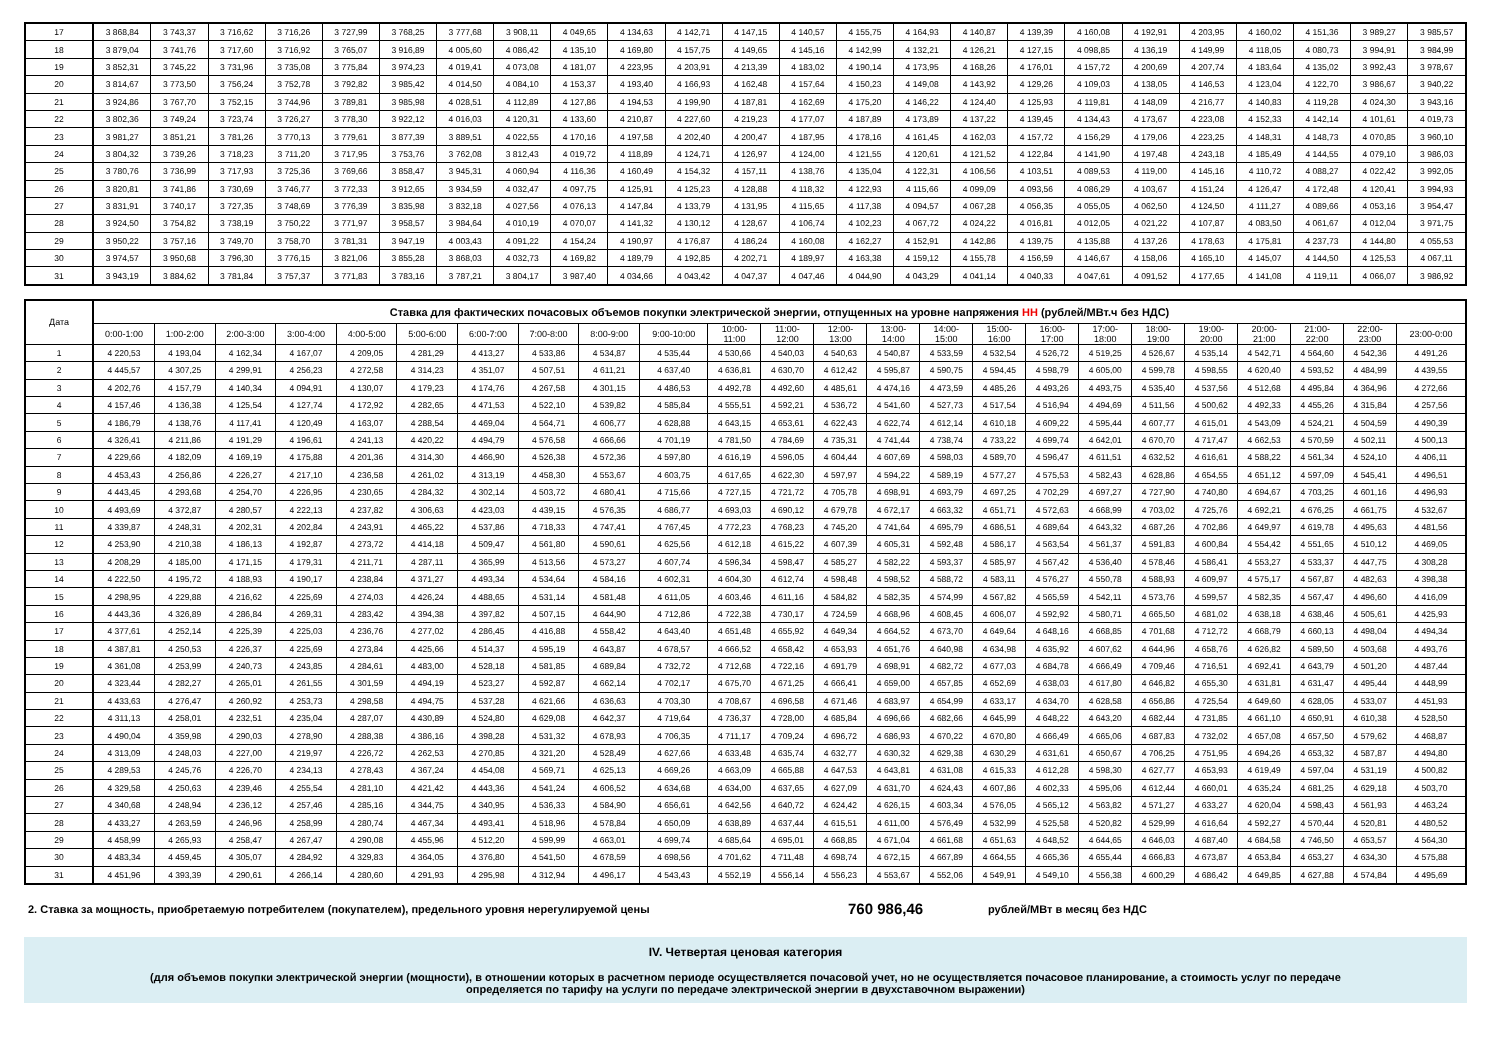| 17 | 3 868,84 | 3 743,37 | 3 716,62 | 3 716,26 | 3 727,99 | 3 768,25 | 3 777,68 | 3 908,11 | 4 049,65 | 4 134,63 | 4 142,71 | 4 147,15 | 4 140,57 | 4 155,75 | 4 164,93 | 4 140,87 | 4 139,39 | 4 160,08 | 4 192,91 | 4 203,95 | 4 160,02 | 4 151,36 | 3 989,27 | 3 985,57 |
| 18 | 3 879,04 | 3 741,76 | 3 717,60 | 3 716,92 | 3 765,07 | 3 916,89 | 4 005,60 | 4 086,42 | 4 135,10 | 4 169,80 | 4 157,75 | 4 149,65 | 4 145,16 | 4 142,99 | 4 132,21 | 4 126,21 | 4 127,15 | 4 098,85 | 4 136,19 | 4 149,99 | 4 118,05 | 4 080,73 | 3 994,91 | 3 984,99 |
| 19 | 3 852,31 | 3 745,22 | 3 731,96 | 3 735,08 | 3 775,84 | 3 974,23 | 4 019,41 | 4 073,08 | 4 181,07 | 4 223,95 | 4 203,91 | 4 213,39 | 4 183,02 | 4 190,14 | 4 173,95 | 4 168,26 | 4 176,01 | 4 157,72 | 4 200,69 | 4 207,74 | 4 183,64 | 4 135,02 | 3 992,43 | 3 978,67 |
| 20 | 3 814,67 | 3 773,50 | 3 756,24 | 3 752,78 | 3 792,82 | 3 985,42 | 4 014,50 | 4 084,10 | 4 153,37 | 4 193,40 | 4 166,93 | 4 162,48 | 4 157,64 | 4 150,23 | 4 149,08 | 4 143,92 | 4 129,26 | 4 109,03 | 4 138,05 | 4 146,53 | 4 123,04 | 4 122,70 | 3 986,67 | 3 940,22 |
| 21 | 3 924,86 | 3 767,70 | 3 752,15 | 3 744,96 | 3 789,81 | 3 985,98 | 4 028,51 | 4 112,89 | 4 127,86 | 4 194,53 | 4 199,90 | 4 187,81 | 4 162,69 | 4 175,20 | 4 146,22 | 4 124,40 | 4 125,93 | 4 119,81 | 4 148,09 | 4 216,77 | 4 140,83 | 4 119,28 | 4 024,30 | 3 943,16 |
| 22 | 3 802,36 | 3 749,24 | 3 723,74 | 3 726,27 | 3 778,30 | 3 922,12 | 4 016,03 | 4 120,31 | 4 133,60 | 4 210,87 | 4 227,60 | 4 219,23 | 4 177,07 | 4 187,89 | 4 173,89 | 4 137,22 | 4 139,45 | 4 134,43 | 4 173,67 | 4 223,08 | 4 152,33 | 4 142,14 | 4 101,61 | 4 019,73 |
| 23 | 3 981,27 | 3 851,21 | 3 781,26 | 3 770,13 | 3 779,61 | 3 877,39 | 3 889,51 | 4 022,55 | 4 170,16 | 4 197,58 | 4 202,40 | 4 200,47 | 4 187,95 | 4 178,16 | 4 161,45 | 4 162,03 | 4 157,72 | 4 156,29 | 4 179,06 | 4 223,25 | 4 148,31 | 4 148,73 | 4 070,85 | 3 960,10 |
| 24 | 3 804,32 | 3 739,26 | 3 718,23 | 3 711,20 | 3 717,95 | 3 753,76 | 3 762,08 | 3 812,43 | 4 019,72 | 4 118,89 | 4 124,71 | 4 126,97 | 4 124,00 | 4 121,55 | 4 120,61 | 4 121,52 | 4 122,84 | 4 141,90 | 4 197,48 | 4 243,18 | 4 185,49 | 4 144,55 | 4 079,10 | 3 986,03 |
| 25 | 3 780,76 | 3 736,99 | 3 717,93 | 3 725,36 | 3 769,66 | 3 858,47 | 3 945,31 | 4 060,94 | 4 116,36 | 4 160,49 | 4 154,32 | 4 157,11 | 4 138,76 | 4 135,04 | 4 122,31 | 4 106,56 | 4 103,51 | 4 089,53 | 4 119,00 | 4 145,16 | 4 110,72 | 4 088,27 | 4 022,42 | 3 992,05 |
| 26 | 3 820,81 | 3 741,86 | 3 730,69 | 3 746,77 | 3 772,33 | 3 912,65 | 3 934,59 | 4 032,47 | 4 097,75 | 4 125,91 | 4 125,23 | 4 128,88 | 4 118,32 | 4 122,93 | 4 115,66 | 4 099,09 | 4 093,56 | 4 086,29 | 4 103,67 | 4 151,24 | 4 126,47 | 4 172,48 | 4 120,41 | 3 994,93 |
| 27 | 3 831,91 | 3 740,17 | 3 727,35 | 3 748,69 | 3 776,39 | 3 835,98 | 3 832,18 | 4 027,56 | 4 076,13 | 4 147,84 | 4 133,79 | 4 131,95 | 4 115,65 | 4 117,38 | 4 094,57 | 4 067,28 | 4 056,35 | 4 055,05 | 4 062,50 | 4 124,50 | 4 111,27 | 4 089,66 | 4 053,16 | 3 954,47 |
| 28 | 3 924,50 | 3 754,82 | 3 738,19 | 3 750,22 | 3 771,97 | 3 958,57 | 3 984,64 | 4 010,19 | 4 070,07 | 4 141,32 | 4 130,12 | 4 128,67 | 4 106,74 | 4 102,23 | 4 067,72 | 4 024,22 | 4 016,81 | 4 012,05 | 4 021,22 | 4 107,87 | 4 083,50 | 4 061,67 | 4 012,04 | 3 971,75 |
| 29 | 3 950,22 | 3 757,16 | 3 749,70 | 3 758,70 | 3 781,31 | 3 947,19 | 4 003,43 | 4 091,22 | 4 154,24 | 4 190,97 | 4 176,87 | 4 186,24 | 4 160,08 | 4 162,27 | 4 152,91 | 4 142,86 | 4 139,75 | 4 135,88 | 4 137,26 | 4 178,63 | 4 175,81 | 4 237,73 | 4 144,80 | 4 055,53 |
| 30 | 3 974,57 | 3 950,68 | 3 796,30 | 3 776,15 | 3 821,06 | 3 855,28 | 3 868,03 | 4 032,73 | 4 169,82 | 4 189,79 | 4 192,85 | 4 202,71 | 4 189,97 | 4 163,38 | 4 159,12 | 4 155,78 | 4 156,59 | 4 146,67 | 4 158,06 | 4 165,10 | 4 145,07 | 4 144,50 | 4 125,53 | 4 067,11 |
| 31 | 3 943,19 | 3 884,62 | 3 781,84 | 3 757,37 | 3 771,83 | 3 783,16 | 3 787,21 | 3 804,17 | 3 987,40 | 4 034,66 | 4 043,42 | 4 047,37 | 4 047,46 | 4 044,90 | 4 043,29 | 4 041,14 | 4 040,33 | 4 047,61 | 4 091,52 | 4 177,65 | 4 141,08 | 4 119,11 | 4 066,07 | 3 986,92 |
| Дата | Ставка для фактических почасовых объемов покупки электрической энергии, отпущенных на уровне напряжения НН (рублей/МВт.ч без НДС) | | | | | | | | | | | | | | | | | | | | | | | |
| --- | --- | --- | --- | --- | --- | --- | --- | --- | --- | --- | --- | --- | --- | --- | --- | --- | --- | --- | --- | --- | --- | --- | --- | --- |
| | 0:00-1:00 | 1:00-2:00 | 2:00-3:00 | 3:00-4:00 | 4:00-5:00 | 5:00-6:00 | 6:00-7:00 | 7:00-8:00 | 8:00-9:00 | 9:00-10:00 | 10:00- 11:00 | 11:00- 12:00 | 12:00- 13:00 | 13:00- 14:00 | 14:00- 15:00 | 15:00- 16:00 | 16:00- 17:00 | 17:00- 18:00 | 18:00- 19:00 | 19:00- 20:00 | 20:00- 21:00 | 21:00- 22:00 | 22:00- 23:00 | 23:00-0:00 |
| 1 | 4 220,53 | 4 193,04 | 4 162,34 | 4 167,07 | 4 209,05 | 4 281,29 | 4 413,27 | 4 533,86 | 4 534,87 | 4 535,44 | 4 530,66 | 4 540,03 | 4 540,63 | 4 540,87 | 4 533,59 | 4 532,54 | 4 526,72 | 4 519,25 | 4 526,67 | 4 535,14 | 4 542,71 | 4 564,60 | 4 542,36 | 4 491,26 |
| 2 | 4 445,57 | 4 307,25 | 4 299,91 | 4 256,23 | 4 272,58 | 4 314,23 | 4 351,07 | 4 507,51 | 4 611,21 | 4 637,40 | 4 636,81 | 4 630,70 | 4 612,42 | 4 595,87 | 4 590,75 | 4 594,45 | 4 598,79 | 4 605,00 | 4 599,78 | 4 598,55 | 4 620,40 | 4 593,52 | 4 484,99 | 4 439,55 |
| 3 | 4 202,76 | 4 157,79 | 4 140,34 | 4 094,91 | 4 130,07 | 4 179,23 | 4 174,76 | 4 267,58 | 4 301,15 | 4 486,53 | 4 492,78 | 4 492,60 | 4 485,61 | 4 474,16 | 4 473,59 | 4 485,26 | 4 493,26 | 4 493,75 | 4 535,40 | 4 537,56 | 4 512,68 | 4 495,84 | 4 364,96 | 4 272,66 |
| 4 | 4 157,46 | 4 136,38 | 4 125,54 | 4 127,74 | 4 172,92 | 4 282,65 | 4 471,53 | 4 522,10 | 4 539,82 | 4 585,84 | 4 555,51 | 4 592,21 | 4 536,72 | 4 541,60 | 4 527,73 | 4 517,54 | 4 516,94 | 4 494,69 | 4 511,56 | 4 500,62 | 4 492,33 | 4 455,26 | 4 315,84 | 4 257,56 |
| 5 | 4 186,79 | 4 138,76 | 4 117,41 | 4 120,49 | 4 163,07 | 4 288,54 | 4 469,04 | 4 564,71 | 4 606,77 | 4 628,88 | 4 643,15 | 4 653,61 | 4 622,43 | 4 622,74 | 4 612,14 | 4 610,18 | 4 609,22 | 4 595,44 | 4 607,77 | 4 615,01 | 4 543,09 | 4 524,21 | 4 504,59 | 4 490,39 |
| 6 | 4 326,41 | 4 211,86 | 4 191,29 | 4 196,61 | 4 241,13 | 4 420,22 | 4 494,79 | 4 576,58 | 4 666,66 | 4 701,19 | 4 781,50 | 4 784,69 | 4 735,31 | 4 741,44 | 4 738,74 | 4 733,22 | 4 699,74 | 4 642,01 | 4 670,70 | 4 717,47 | 4 662,53 | 4 570,59 | 4 502,11 | 4 500,13 |
| 7 | 4 229,66 | 4 182,09 | 4 169,19 | 4 175,88 | 4 201,36 | 4 314,30 | 4 466,90 | 4 526,38 | 4 572,36 | 4 597,80 | 4 616,19 | 4 596,05 | 4 604,44 | 4 607,69 | 4 598,03 | 4 589,70 | 4 596,47 | 4 611,51 | 4 632,52 | 4 616,61 | 4 588,22 | 4 561,34 | 4 524,10 | 4 406,11 |
| 8 | 4 453,43 | 4 256,86 | 4 226,27 | 4 217,10 | 4 236,58 | 4 261,02 | 4 313,19 | 4 458,30 | 4 553,67 | 4 603,75 | 4 617,65 | 4 622,30 | 4 597,97 | 4 594,22 | 4 589,19 | 4 577,27 | 4 575,53 | 4 582,43 | 4 628,86 | 4 654,55 | 4 651,12 | 4 597,09 | 4 545,41 | 4 496,51 |
| 9 | 4 443,45 | 4 293,68 | 4 254,70 | 4 226,95 | 4 230,65 | 4 284,32 | 4 302,14 | 4 503,72 | 4 680,41 | 4 715,66 | 4 727,15 | 4 721,72 | 4 705,78 | 4 698,91 | 4 693,79 | 4 697,25 | 4 702,29 | 4 697,27 | 4 727,90 | 4 740,80 | 4 694,67 | 4 703,25 | 4 601,16 | 4 496,93 |
| 10 | 4 493,69 | 4 372,87 | 4 280,57 | 4 222,13 | 4 237,82 | 4 306,63 | 4 423,03 | 4 439,15 | 4 576,35 | 4 686,77 | 4 693,03 | 4 690,12 | 4 679,78 | 4 672,17 | 4 663,32 | 4 651,71 | 4 572,63 | 4 668,99 | 4 703,02 | 4 725,76 | 4 692,21 | 4 676,25 | 4 661,75 | 4 532,67 |
| 11 | 4 339,87 | 4 248,31 | 4 202,31 | 4 202,84 | 4 243,91 | 4 465,22 | 4 537,86 | 4 718,33 | 4 747,41 | 4 767,45 | 4 772,23 | 4 768,23 | 4 745,20 | 4 741,64 | 4 695,79 | 4 686,51 | 4 689,64 | 4 643,32 | 4 687,26 | 4 702,86 | 4 649,97 | 4 619,78 | 4 495,63 | 4 481,56 |
| 12 | 4 253,90 | 4 210,38 | 4 186,13 | 4 192,87 | 4 273,72 | 4 414,18 | 4 509,47 | 4 561,80 | 4 590,61 | 4 625,56 | 4 612,18 | 4 615,22 | 4 607,39 | 4 605,31 | 4 592,48 | 4 586,17 | 4 563,54 | 4 561,37 | 4 591,83 | 4 600,84 | 4 554,42 | 4 551,65 | 4 510,12 | 4 469,05 |
| 13 | 4 208,29 | 4 185,00 | 4 171,15 | 4 179,31 | 4 211,71 | 4 287,11 | 4 365,99 | 4 513,56 | 4 573,27 | 4 607,74 | 4 596,34 | 4 598,47 | 4 585,27 | 4 582,22 | 4 593,37 | 4 585,97 | 4 567,42 | 4 536,40 | 4 578,46 | 4 586,41 | 4 553,27 | 4 533,37 | 4 447,75 | 4 308,28 |
| 14 | 4 222,50 | 4 195,72 | 4 188,93 | 4 190,17 | 4 238,84 | 4 371,27 | 4 493,34 | 4 534,64 | 4 584,16 | 4 602,31 | 4 604,30 | 4 612,74 | 4 598,48 | 4 598,52 | 4 588,72 | 4 583,11 | 4 576,27 | 4 550,78 | 4 588,93 | 4 609,97 | 4 575,17 | 4 567,87 | 4 482,63 | 4 398,38 |
| 15 | 4 298,95 | 4 229,88 | 4 216,62 | 4 225,69 | 4 274,03 | 4 426,24 | 4 488,65 | 4 531,14 | 4 581,48 | 4 611,05 | 4 603,46 | 4 611,16 | 4 584,82 | 4 582,35 | 4 574,99 | 4 567,82 | 4 565,59 | 4 542,11 | 4 573,76 | 4 599,57 | 4 582,35 | 4 567,47 | 4 496,60 | 4 416,09 |
| 16 | 4 443,36 | 4 326,89 | 4 286,84 | 4 269,31 | 4 283,42 | 4 394,38 | 4 397,82 | 4 507,15 | 4 644,90 | 4 712,86 | 4 722,38 | 4 730,17 | 4 724,59 | 4 668,96 | 4 608,45 | 4 606,07 | 4 592,92 | 4 580,71 | 4 665,50 | 4 681,02 | 4 638,18 | 4 638,46 | 4 505,61 | 4 425,93 |
| 17 | 4 377,61 | 4 252,14 | 4 225,39 | 4 225,03 | 4 236,76 | 4 277,02 | 4 286,45 | 4 416,88 | 4 558,42 | 4 643,40 | 4 651,48 | 4 655,92 | 4 649,34 | 4 664,52 | 4 673,70 | 4 649,64 | 4 648,16 | 4 668,85 | 4 701,68 | 4 712,72 | 4 668,79 | 4 660,13 | 4 498,04 | 4 494,34 |
| 18 | 4 387,81 | 4 250,53 | 4 226,37 | 4 225,69 | 4 273,84 | 4 425,66 | 4 514,37 | 4 595,19 | 4 643,87 | 4 678,57 | 4 666,52 | 4 658,42 | 4 653,93 | 4 651,76 | 4 640,98 | 4 634,98 | 4 635,92 | 4 607,62 | 4 644,96 | 4 658,76 | 4 626,82 | 4 589,50 | 4 503,68 | 4 493,76 |
| 19 | 4 361,08 | 4 253,99 | 4 240,73 | 4 243,85 | 4 284,61 | 4 483,00 | 4 528,18 | 4 581,85 | 4 689,84 | 4 732,72 | 4 712,68 | 4 722,16 | 4 691,79 | 4 698,91 | 4 682,72 | 4 677,03 | 4 684,78 | 4 666,49 | 4 709,46 | 4 716,51 | 4 692,41 | 4 643,79 | 4 501,20 | 4 487,44 |
| 20 | 4 323,44 | 4 282,27 | 4 265,01 | 4 261,55 | 4 301,59 | 4 494,19 | 4 523,27 | 4 592,87 | 4 662,14 | 4 702,17 | 4 675,70 | 4 671,25 | 4 666,41 | 4 659,00 | 4 657,85 | 4 652,69 | 4 638,03 | 4 617,80 | 4 646,82 | 4 655,30 | 4 631,81 | 4 631,47 | 4 495,44 | 4 448,99 |
| 21 | 4 433,63 | 4 276,47 | 4 260,92 | 4 253,73 | 4 298,58 | 4 494,75 | 4 537,28 | 4 621,66 | 4 636,63 | 4 703,30 | 4 708,67 | 4 696,58 | 4 671,46 | 4 683,97 | 4 654,99 | 4 633,17 | 4 634,70 | 4 628,58 | 4 656,86 | 4 725,54 | 4 649,60 | 4 628,05 | 4 533,07 | 4 451,93 |
| 22 | 4 311,13 | 4 258,01 | 4 232,51 | 4 235,04 | 4 287,07 | 4 430,89 | 4 524,80 | 4 629,08 | 4 642,37 | 4 719,64 | 4 736,37 | 4 728,00 | 4 685,84 | 4 696,66 | 4 682,66 | 4 645,99 | 4 648,22 | 4 643,20 | 4 682,44 | 4 731,85 | 4 661,10 | 4 650,91 | 4 610,38 | 4 528,50 |
| 23 | 4 490,04 | 4 359,98 | 4 290,03 | 4 278,90 | 4 288,38 | 4 386,16 | 4 398,28 | 4 531,32 | 4 678,93 | 4 706,35 | 4 711,17 | 4 709,24 | 4 696,72 | 4 686,93 | 4 670,22 | 4 670,80 | 4 666,49 | 4 665,06 | 4 687,83 | 4 732,02 | 4 657,08 | 4 657,50 | 4 579,62 | 4 468,87 |
| 24 | 4 313,09 | 4 248,03 | 4 227,00 | 4 219,97 | 4 226,72 | 4 262,53 | 4 270,85 | 4 321,20 | 4 528,49 | 4 627,66 | 4 633,48 | 4 635,74 | 4 632,77 | 4 630,32 | 4 629,38 | 4 630,29 | 4 631,61 | 4 650,67 | 4 706,25 | 4 751,95 | 4 694,26 | 4 653,32 | 4 587,87 | 4 494,80 |
| 25 | 4 289,53 | 4 245,76 | 4 226,70 | 4 234,13 | 4 278,43 | 4 367,24 | 4 454,08 | 4 569,71 | 4 625,13 | 4 669,26 | 4 663,09 | 4 665,88 | 4 647,53 | 4 643,81 | 4 631,08 | 4 615,33 | 4 612,28 | 4 598,30 | 4 627,77 | 4 653,93 | 4 619,49 | 4 597,04 | 4 531,19 | 4 500,82 |
| 26 | 4 329,58 | 4 250,63 | 4 239,46 | 4 255,54 | 4 281,10 | 4 421,42 | 4 443,36 | 4 541,24 | 4 606,52 | 4 634,68 | 4 634,00 | 4 637,65 | 4 627,09 | 4 631,70 | 4 624,43 | 4 607,86 | 4 602,33 | 4 595,06 | 4 612,44 | 4 660,01 | 4 635,24 | 4 681,25 | 4 629,18 | 4 503,70 |
| 27 | 4 340,68 | 4 248,94 | 4 236,12 | 4 257,46 | 4 285,16 | 4 344,75 | 4 340,95 | 4 536,33 | 4 584,90 | 4 656,61 | 4 642,56 | 4 640,72 | 4 624,42 | 4 626,15 | 4 603,34 | 4 576,05 | 4 565,12 | 4 563,82 | 4 571,27 | 4 633,27 | 4 620,04 | 4 598,43 | 4 561,93 | 4 463,24 |
| 28 | 4 433,27 | 4 263,59 | 4 246,96 | 4 258,99 | 4 280,74 | 4 467,34 | 4 493,41 | 4 518,96 | 4 578,84 | 4 650,09 | 4 638,89 | 4 637,44 | 4 615,51 | 4 611,00 | 4 576,49 | 4 532,99 | 4 525,58 | 4 520,82 | 4 529,99 | 4 616,64 | 4 592,27 | 4 570,44 | 4 520,81 | 4 480,52 |
| 29 | 4 458,99 | 4 265,93 | 4 258,47 | 4 267,47 | 4 290,08 | 4 455,96 | 4 512,20 | 4 599,99 | 4 663,01 | 4 699,74 | 4 685,64 | 4 695,01 | 4 668,85 | 4 671,04 | 4 661,68 | 4 651,63 | 4 648,52 | 4 644,65 | 4 646,03 | 4 687,40 | 4 684,58 | 4 746,50 | 4 653,57 | 4 564,30 |
| 30 | 4 483,34 | 4 459,45 | 4 305,07 | 4 284,92 | 4 329,83 | 4 364,05 | 4 376,80 | 4 541,50 | 4 678,59 | 4 698,56 | 4 701,62 | 4 711,48 | 4 698,74 | 4 672,15 | 4 667,89 | 4 664,55 | 4 665,36 | 4 655,44 | 4 666,83 | 4 673,87 | 4 653,84 | 4 653,27 | 4 634,30 | 4 575,88 |
| 31 | 4 451,96 | 4 393,39 | 4 290,61 | 4 266,14 | 4 280,60 | 4 291,93 | 4 295,98 | 4 312,94 | 4 496,17 | 4 543,43 | 4 552,19 | 4 556,14 | 4 556,23 | 4 553,67 | 4 552,06 | 4 549,91 | 4 549,10 | 4 556,38 | 4 600,29 | 4 686,42 | 4 649,85 | 4 627,88 | 4 574,84 | 4 495,69 |
2. Ставка за мощность, приобретаемую потребителем (покупателем), предельного уровня нерегулируемой цены 760 986,46 рублей/МВт в месяц без НДС
IV. Четвертая ценовая категория
(для объемов покупки электрической энергии (мощности), в отношении которых в расчетном периоде осуществляется почасовой учет, но не осуществляется почасовое планирование, а стоимость услуг по передаче
определяется по тарифу на услуги по передаче электрической энергии в двухставочном выражении)